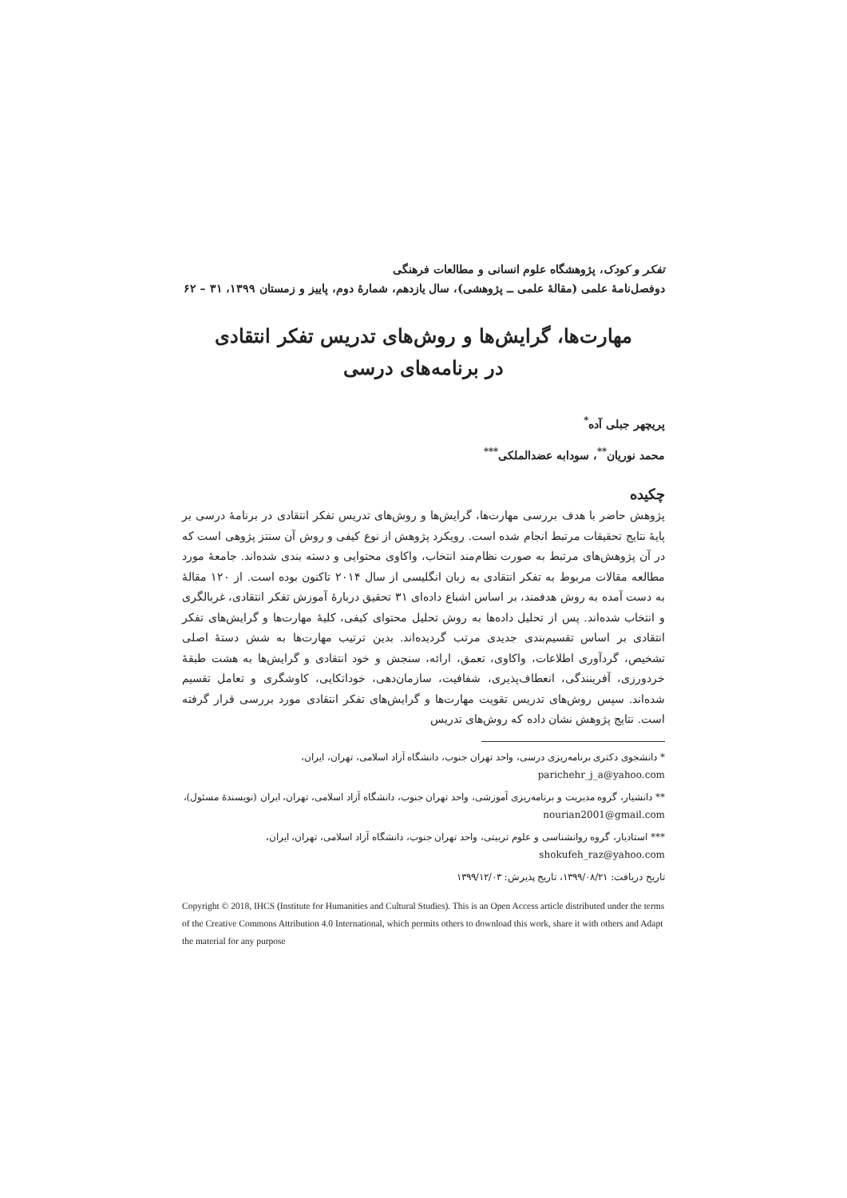تفکر و کودک، پژوهشگاه علوم انسانی و مطالعات فرهنگی
دوفصل‌نامهٔ علمی (مقالهٔ علمی ــ پژوهشی)، سال یازدهم، شمارهٔ دوم، پاییز و زمستان ۱۳۹۹، ۳۱ – ۶۲
مهارت‌ها، گرایش‌ها و روش‌های تدریس تفکر انتقادی
در برنامه‌های درسی
پریچهر جبلی آده<sup>*</sup>
محمد نوریان<sup>**</sup>، سودابه عضدالملکی<sup>***</sup>
چکیده
پژوهش حاضر با هدف بررسی مهارت‌ها، گرایش‌ها و روش‌های تدریس تفکر انتقادی در برنامهٔ درسی بر پایهٔ نتایج تحقیقات مرتبط انجام شده است. رویکرد پژوهش از نوع کیفی و روش آن سنتز پژوهی است که در آن پژوهش‌های مرتبط به صورت نظام‌مند انتخاب، واکاوی محتوایی و دسته بندی شده‌اند. جامعهٔ مورد مطالعه مقالات مربوط به تفکر انتقادی به زبان انگلیسی از سال ۲۰۱۴ تاکنون بوده است. از ۱۲۰ مقالهٔ به دست آمده به روش هدفمند، بر اساس اشباع داده‌ای ۳۱ تحقیق دربارهٔ آموزش تفکر انتقادی، غربالگری و انتخاب شده‌اند. پس از تحلیل داده‌ها به روش تحلیل محتوای کیفی، کلیهٔ مهارت‌ها و گرایش‌های تفکر انتقادی بر اساس تقسیم‌بندی جدیدی مرتب گردیده‌اند. بدین ترتیب مهارت‌ها به شش دستهٔ اصلی تشخیص، گردآوری اطلاعات، واکاوی، تعمق، ارائه، سنجش و خود انتقادی و گرایش‌ها به هشت طبقهٔ خردورزی، آفرینندگی، انعطاف‌پذیری، شفافیت، سازمان‌دهی، خوداتکایی، کاوشگری و تعامل تقسیم شده‌اند. سپس روش‌های تدریس تقویت مهارت‌ها و گرایش‌های تفکر انتقادی مورد بررسی قرار گرفته است. نتایج پژوهش نشان داده که روش‌های تدریس
* دانشجوی دکتری برنامه‌ریزی درسی، واحد تهران جنوب، دانشگاه آزاد اسلامی، تهران، ایران،
parichehr_j_a@yahoo.com
** دانشیار، گروه مدیریت و برنامه‌ریزی آموزشی، واحد تهران جنوب، دانشگاه آزاد اسلامی، تهران، ایران (نویسندهٔ مسئول)، nourian2001@gmail.com
*** استادیار، گروه روانشناسی و علوم تربیتی، واحد تهران جنوب، دانشگاه آزاد اسلامی، تهران، ایران،
shokufeh_raz@yahoo.com
تاریخ دریافت: ۱۳۹۹/۰۸/۲۱، تاریخ پذیرش: ۱۳۹۹/۱۲/۰۳
Copyright © 2018, IHCS (Institute for Humanities and Cultural Studies). This is an Open Access article distributed under the terms of the Creative Commons Attribution 4.0 International, which permits others to download this work, share it with others and Adapt the material for any purpose